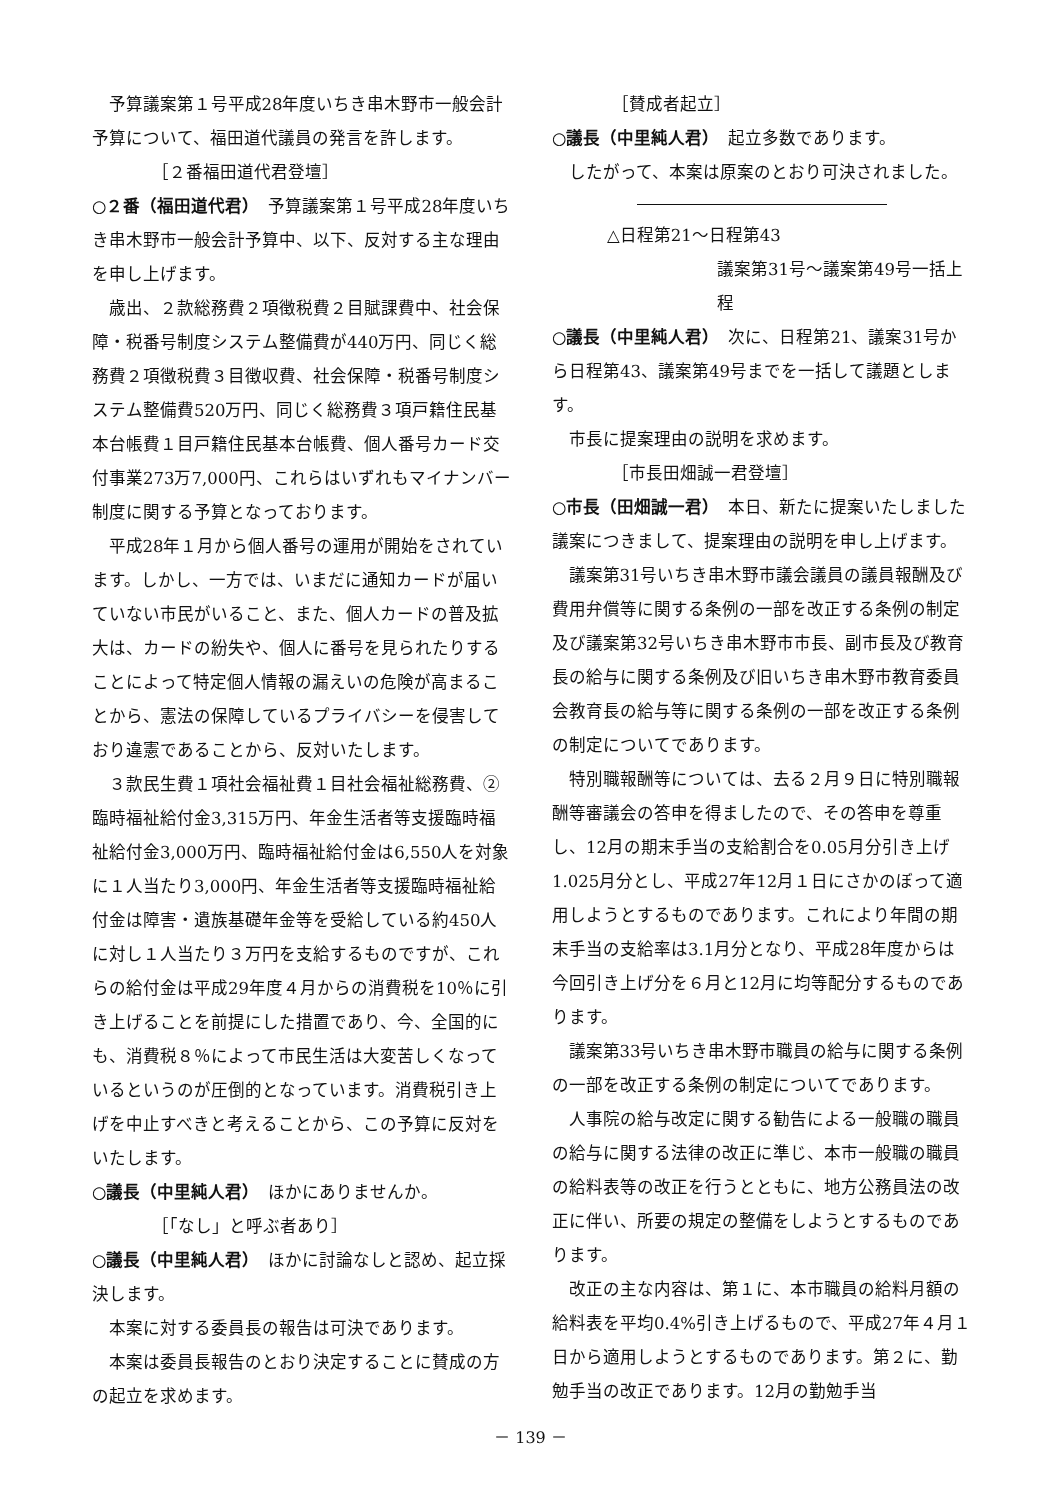予算議案第１号平成28年度いちき串木野市一般会計予算について、福田道代議員の発言を許します。
［２番福田道代君登壇］
○２番（福田道代君）　予算議案第１号平成28年度いちき串木野市一般会計予算中、以下、反対する主な理由を申し上げます。
歳出、２款総務費２項徴税費２目賦課費中、社会保障・税番号制度システム整備費が440万円、同じく総務費２項徴税費３目徴収費、社会保障・税番号制度システム整備費520万円、同じく総務費３項戸籍住民基本台帳費１目戸籍住民基本台帳費、個人番号カード交付事業273万7,000円、これらはいずれもマイナンバー制度に関する予算となっております。
平成28年１月から個人番号の運用が開始をされています。しかし、一方では、いまだに通知カードが届いていない市民がいること、また、個人カードの普及拡大は、カードの紛失や、個人に番号を見られたりすることによって特定個人情報の漏えいの危険が高まることから、憲法の保障しているプライバシーを侵害しており違憲であることから、反対いたします。
３款民生費１項社会福祉費１目社会福祉総務費、②臨時福祉給付金3,315万円、年金生活者等支援臨時福祉給付金3,000万円、臨時福祉給付金は6,550人を対象に１人当たり3,000円、年金生活者等支援臨時福祉給付金は障害・遺族基礎年金等を受給している約450人に対し１人当たり３万円を支給するものですが、これらの給付金は平成29年度４月からの消費税を10％に引き上げることを前提にした措置であり、今、全国的にも、消費税８％によって市民生活は大変苦しくなっているというのが圧倒的となっています。消費税引き上げを中止すべきと考えることから、この予算に反対をいたします。
○議長（中里純人君）　ほかにありませんか。
［「なし」と呼ぶ者あり］
○議長（中里純人君）　ほかに討論なしと認め、起立採決します。
本案に対する委員長の報告は可決であります。
本案は委員長報告のとおり決定することに賛成の方の起立を求めます。
［賛成者起立］
○議長（中里純人君）　起立多数であります。
したがって、本案は原案のとおり可決されました。
△日程第21～日程第43
議案第31号～議案第49号一括上程
○議長（中里純人君）　次に、日程第21、議案31号から日程第43、議案第49号までを一括して議題とします。
市長に提案理由の説明を求めます。
［市長田畑誠一君登壇］
○市長（田畑誠一君）　本日、新たに提案いたしました議案につきまして、提案理由の説明を申し上げます。
議案第31号いちき串木野市議会議員の議員報酬及び費用弁償等に関する条例の一部を改正する条例の制定及び議案第32号いちき串木野市市長、副市長及び教育長の給与に関する条例及び旧いちき串木野市教育委員会教育長の給与等に関する条例の一部を改正する条例の制定についてであります。
特別職報酬等については、去る２月９日に特別職報酬等審議会の答申を得ましたので、その答申を尊重し、12月の期末手当の支給割合を0.05月分引き上げ1.025月分とし、平成27年12月１日にさかのぼって適用しようとするものであります。これにより年間の期末手当の支給率は3.1月分となり、平成28年度からは今回引き上げ分を６月と12月に均等配分するものであります。
議案第33号いちき串木野市職員の給与に関する条例の一部を改正する条例の制定についてであります。
人事院の給与改定に関する勧告による一般職の職員の給与に関する法律の改正に準じ、本市一般職の職員の給料表等の改正を行うとともに、地方公務員法の改正に伴い、所要の規定の整備をしようとするものであります。
改正の主な内容は、第１に、本市職員の給料月額の給料表を平均0.4%引き上げるもので、平成27年４月１日から適用しようとするものであります。第２に、勤勉手当の改正であります。12月の勤勉手当
－ 139 －